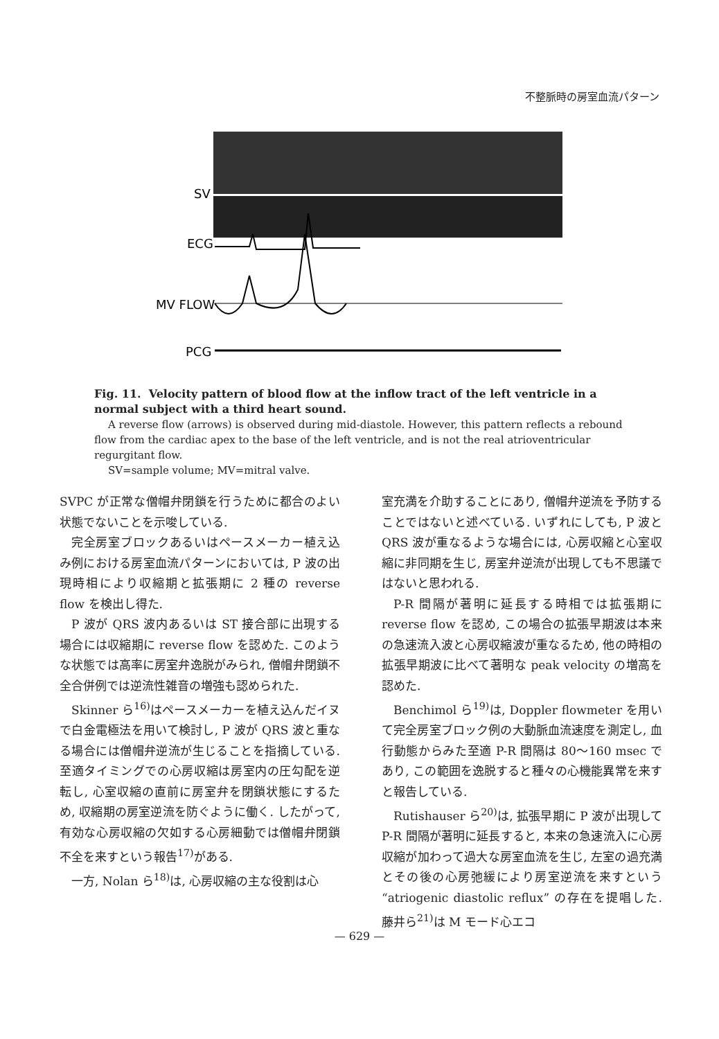不整脈時の房室血流パターン
SV
ECG
MV FLOW
PCG
Fig. 11. Velocity pattern of blood flow at the inflow tract of the left ventricle in a normal subject with a third heart sound.
A reverse flow (arrows) is observed during mid-diastole. However, this pattern reflects a rebound flow from the cardiac apex to the base of the left ventricle, and is not the real atrioventricular regurgitant flow.
SV=sample volume; MV=mitral valve.
SVPC が正常な僧帽弁閉鎖を行うために都合のよい状態でないことを示唆している.
完全房室ブロックあるいはペースメーカー植え込み例における房室血流パターンにおいては, P 波の出現時相により収縮期と拡張期に 2 種の reverse flow を検出し得た.
P 波が QRS 波内あるいは ST 接合部に出現する場合には収縮期に reverse flow を認めた. このような状態では高率に房室弁逸脱がみられ, 僧帽弁閉鎖不全合併例では逆流性雑音の増強も認められた.
Skinner ら<sup>16)</sup>はペースメーカーを植え込んだイヌで白金電極法を用いて検討し, P 波が QRS 波と重なる場合には僧帽弁逆流が生じることを指摘している. 至適タイミングでの心房収縮は房室内の圧勾配を逆転し, 心室収縮の直前に房室弁を閉鎖状態にするため, 収縮期の房室逆流を防ぐように働く. したがって, 有効な心房収縮の欠如する心房細動では僧帽弁閉鎖不全を来すという報告<sup>17)</sup>がある.
一方, Nolan ら<sup>18)</sup>は, 心房収縮の主な役割は心
室充満を介助することにあり, 僧帽弁逆流を予防することではないと述べている. いずれにしても, P 波と QRS 波が重なるような場合には, 心房収縮と心室収縮に非同期を生じ, 房室弁逆流が出現しても不思議ではないと思われる.
P-R 間隔が著明に延長する時相では拡張期に reverse flow を認め, この場合の拡張早期波は本来の急速流入波と心房収縮波が重なるため, 他の時相の拡張早期波に比べて著明な peak velocity の増高を認めた.
Benchimol ら<sup>19)</sup>は, Doppler flowmeter を用いて完全房室ブロック例の大動脈血流速度を測定し, 血行動態からみた至適 P-R 間隔は 80～160 msec であり, この範囲を逸脱すると種々の心機能異常を来すと報告している.
Rutishauser ら<sup>20)</sup>は, 拡張早期に P 波が出現して P-R 間隔が著明に延長すると, 本来の急速流入に心房収縮が加わって過大な房室血流を生じ, 左室の過充満とその後の心房弛緩により房室逆流を来すという “atriogenic diastolic reflux” の存在を提唱した. 藤井ら<sup>21)</sup>は M モード心エコ
— 629 —